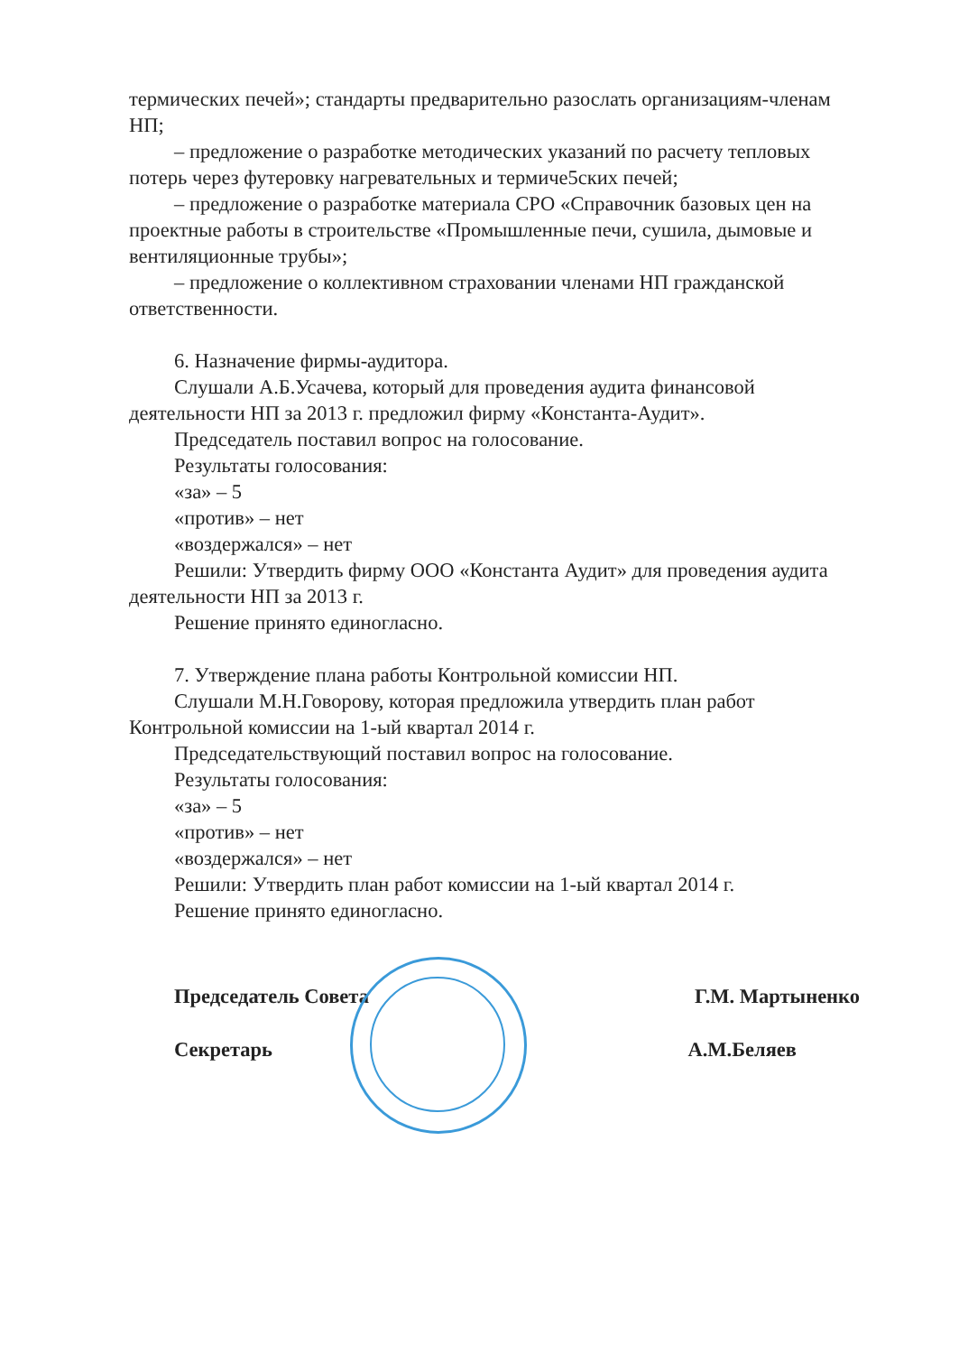термических печей»; стандарты предварительно разослать организациям-членам НП;
– предложение о разработке методических указаний по расчету тепловых потерь через футеровку нагревательных и термиче5ских печей;
– предложение о разработке материала СРО «Справочник базовых цен на проектные работы в строительстве «Промышленные печи, сушила, дымовые и вентиляционные трубы»;
– предложение о коллективном страховании членами НП гражданской ответственности.
6. Назначение фирмы-аудитора.
Слушали А.Б.Усачева, который для проведения аудита финансовой деятельности НП за 2013 г. предложил фирму «Константа-Аудит».
Председатель поставил вопрос на голосование.
Результаты голосования:
«за» – 5
«против» – нет
«воздержался» – нет
Решили: Утвердить фирму ООО «Константа Аудит» для проведения аудита деятельности НП за 2013 г.
Решение принято единогласно.
7. Утверждение плана работы Контрольной комиссии НП.
Слушали М.Н.Говорову, которая предложила утвердить план работ Контрольной комиссии на 1-ый квартал 2014 г.
Председательствующий поставил вопрос на голосование.
Результаты голосования:
«за» – 5
«против» – нет
«воздержался» – нет
Решили: Утвердить план работ комиссии на 1-ый квартал 2014 г.
Решение принято единогласно.
Председатель Совета Г.М. Мартыненко
Секретарь А.М.Беляев